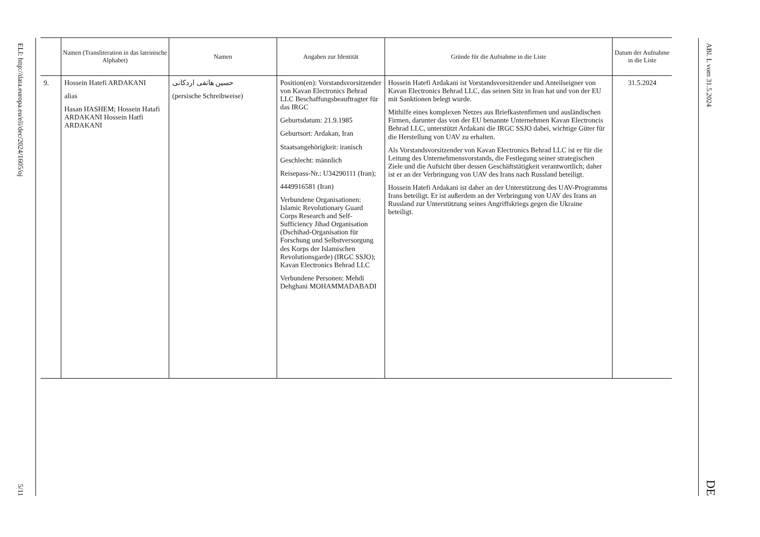ELI: http://data.europa.eu/eli/dec/2024/1605/oj
5/11
| | Namen (Transliteration in das lateinische Alphabet) | Namen | Angaben zur Identität | Gründe für die Aufnahme in die Liste | Datum der Aufnahme in die Liste |
| --- | --- | --- | --- | --- | --- |
| 9. | Hossein Hatefi ARDAKANI alias Hasan HASHEM; Hossein Hatafi ARDAKANI Hossein Hatfi ARDAKANI | حسین هاتفی اردکانی (persische Schreibweise) | Position(en): Vorstandsvorsitzender von Kavan Electronics Behrad LLC Beschaffungsbeauftragter für das IRGC Geburtsdatum: 21.9.1985 Geburtsort: Ardakan, Iran Staatsangehörigkeit: iranisch Geschlecht: männlich Reisepass-Nr.: U34290111 (Iran); 4449916581 (Iran) Verbundene Organisationen: Islamic Revolutionary Guard Corps Research and Self-Sufficiency Jihad Organisation (Dschihad-Organisation für Forschung und Selbstversorgung des Korps der Islamischen Revolutionsgarde) (IRGC SSJO); Kavan Electronics Behrad LLC Verbundene Personen: Mehdi Dehghani MOHAMMADABADI | Hossein Hatefi Ardakani ist Vorstandsvorsitzender und Anteilseigner von Kavan Electronics Behrad LLC, das seinen Sitz in Iran hat und von der EU mit Sanktionen belegt wurde. Mithilfe eines komplexen Netzes aus Briefkastenfirmen und ausländischen Firmen, darunter das von der EU benannte Unternehmen Kavan Electroncis Behrad LLC, unterstützt Ardakani die IRGC SSJO dabei, wichtige Güter für die Herstellung von UAV zu erhalten. Als Vorstandsvorsitzender von Kavan Electronics Behrad LLC ist er für die Leitung des Unternehmensvorstands, die Festlegung seiner strategischen Ziele und die Aufsicht über dessen Geschäftstätigkeit verantwortlich; daher ist er an der Verbringung von UAV des Irans nach Russland beteiligt. Hossein Hatefi Ardakani ist daher an der Unterstützung des UAV-Programms Irans beteiligt. Er ist außerdem an der Verbringung von UAV des Irans an Russland zur Unterstützung seines Angriffskriegs gegen die Ukraine beteiligt. | 31.5.2024 |
ABl. L vom 31.5.2024
DE